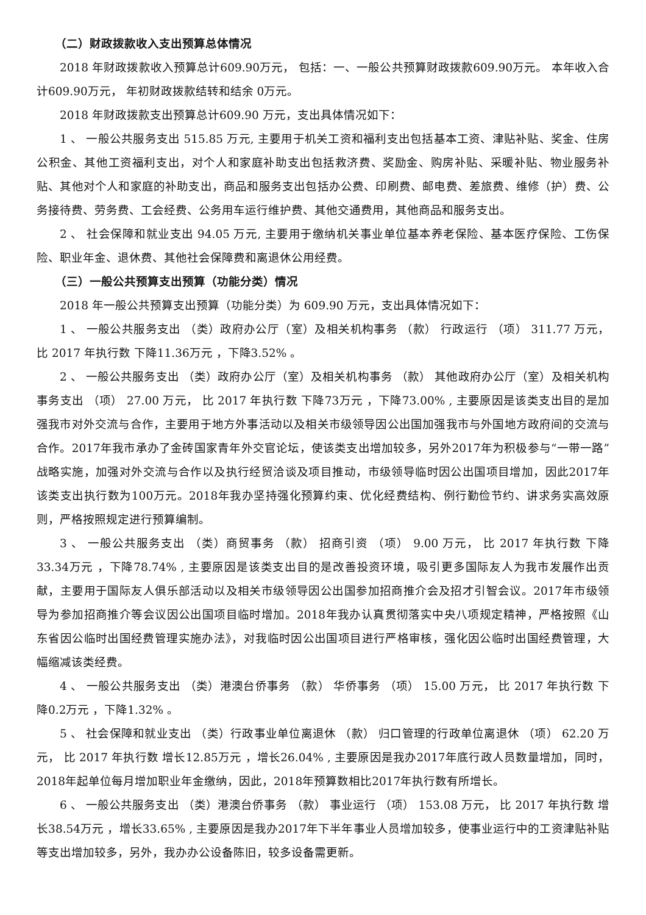（二）财政拨款收入支出预算总体情况
2018 年财政拨款收入预算总计609.90万元， 包括：一、一般公共预算财政拨款609.90万元。 本年收入合计609.90万元， 年初财政拨款结转和结余 0万元。
2018 年财政拨款支出预算总计609.90 万元，支出具体情况如下：
1 、 一般公共服务支出 515.85 万元, 主要用于机关工资和福利支出包括基本工资、津贴补贴、奖金、住房公积金、其他工资福利支出，对个人和家庭补助支出包括救济费、奖励金、购房补贴、采暖补贴、物业服务补贴、其他对个人和家庭的补助支出，商品和服务支出包括办公费、印刷费、邮电费、差旅费、维修（护）费、公务接待费、劳务费、工会经费、公务用车运行维护费、其他交通费用，其他商品和服务支出。
2 、 社会保障和就业支出 94.05 万元, 主要用于缴纳机关事业单位基本养老保险、基本医疗保险、工伤保险、职业年金、退休费、其他社会保障费和离退休公用经费。
（三）一般公共预算支出预算（功能分类）情况
2018 年一般公共预算支出预算（功能分类）为 609.90 万元，支出具体情况如下：
1 、 一般公共服务支出 （类）政府办公厅（室）及相关机构事务 （款） 行政运行 （项） 311.77 万元， 比 2017 年执行数 下降11.36万元 ，下降3.52% 。
2 、 一般公共服务支出 （类）政府办公厅（室）及相关机构事务 （款） 其他政府办公厅（室）及相关机构事务支出 （项） 27.00 万元， 比 2017 年执行数 下降73万元 ，下降73.00% , 主要原因是该类支出目的是加强我市对外交流与合作，主要用于地方外事活动以及相关市级领导因公出国加强我市与外国地方政府间的交流与合作。2017年我市承办了金砖国家青年外交官论坛，使该类支出增加较多，另外2017年为积极参与“一带一路”战略实施，加强对外交流与合作以及执行经贸洽谈及项目推动，市级领导临时因公出国项目增加，因此2017年该类支出执行数为100万元。2018年我办坚持强化预算约束、优化经费结构、例行勤俭节约、讲求务实高效原则，严格按照规定进行预算编制。
3 、 一般公共服务支出 （类）商贸事务 （款） 招商引资 （项） 9.00 万元， 比 2017 年执行数 下降33.34万元 ，下降78.74% , 主要原因是该类支出目的是改善投资环境，吸引更多国际友人为我市发展作出贡献，主要用于国际友人俱乐部活动以及相关市级领导因公出国参加招商推介会及招才引智会议。2017年市级领导为参加招商推介等会议因公出国项目临时增加。2018年我办认真贯彻落实中央八项规定精神，严格按照《山东省因公临时出国经费管理实施办法》，对我临时因公出国项目进行严格审核，强化因公临时出国经费管理，大幅缩减该类经费。
4 、 一般公共服务支出 （类）港澳台侨事务 （款） 华侨事务 （项） 15.00 万元， 比 2017 年执行数 下降0.2万元 ，下降1.32% 。
5 、 社会保障和就业支出 （类）行政事业单位离退休 （款） 归口管理的行政单位离退休 （项） 62.20 万元， 比 2017 年执行数 增长12.85万元 ，增长26.04% , 主要原因是我办2017年底行政人员数量增加，同时，2018年起单位每月增加职业年金缴纳，因此，2018年预算数相比2017年执行数有所增长。
6 、 一般公共服务支出 （类）港澳台侨事务 （款） 事业运行 （项） 153.08 万元， 比 2017 年执行数 增长38.54万元 ，增长33.65% , 主要原因是我办2017年下半年事业人员增加较多，使事业运行中的工资津贴补贴等支出增加较多，另外，我办办公设备陈旧，较多设备需更新。